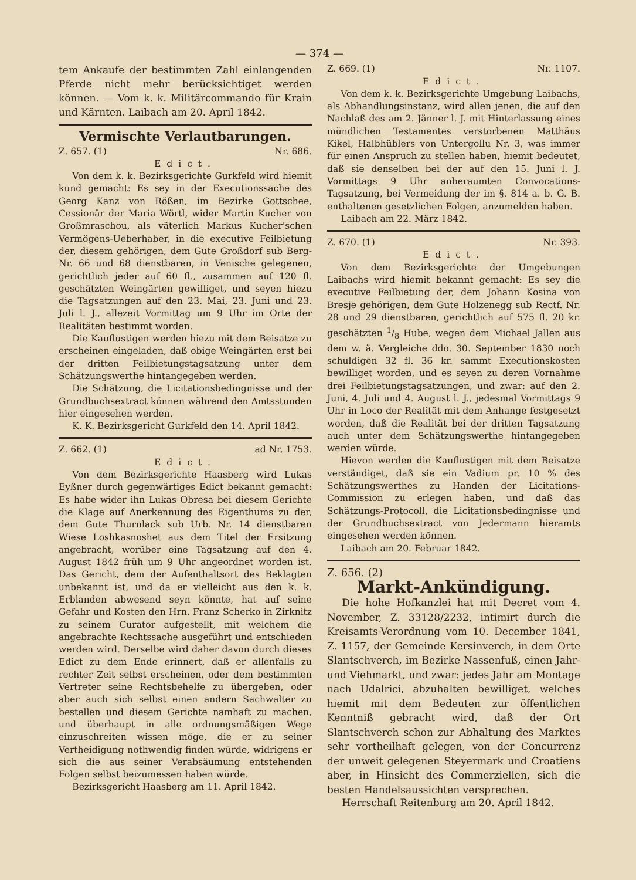— 374 —
tem Ankaufe der bestimmten Zahl einlangenden Pferde nicht mehr berücksichtiget werden können. — Vom k. k. Militärcommando für Krain und Kärnten. Laibach am 20. April 1842.
Vermischte Verlautbarungen.
Z. 657. (1) Nr. 686.
Edict.
Von dem k. k. Bezirksgerichte Gurkfeld wird hiemit kund gemacht: Es sey in der Executionssache des Georg Kanz von Rößen, im Bezirke Gottschee, Cessionär der Maria Wörtl, wider Martin Kucher von Großmraschou, als väterlich Markus Kucher'schen Vermögens-Ueberhaber, in die executive Feilbietung der, diesem gehörigen, dem Gute Großdorf sub Berg-Nr. 66 und 68 dienstbaren, in Venische gelegenen, gerichtlich jeder auf 60 fl., zusammen auf 120 fl. geschätzten Weingärten gewilliget, und seyen hiezu die Tagsatzungen auf den 23. Mai, 23. Juni und 23. Juli l. J., allezeit Vormittag um 9 Uhr im Orte der Realitäten bestimmt worden.
Die Kauflustigen werden hiezu mit dem Beisatze zu erscheinen eingeladen, daß obige Weingärten erst bei der dritten Feilbietungstagsatzung unter dem Schätzungswerthe hintangegeben werden.
Die Schätzung, die Licitationsbedingnisse und der Grundbuchsextract können während den Amtsstunden hier eingesehen werden.
K. K. Bezirksgericht Gurkfeld den 14. April 1842.
Z. 662. (1) ad Nr. 1753.
Edict.
Von dem Bezirksgerichte Haasberg wird Lukas Eyßner durch gegenwärtiges Edict bekannt gemacht: Es habe wider ihn Lukas Obresa bei diesem Gerichte die Klage auf Anerkennung des Eigenthums zu der, dem Gute Thurnlack sub Urb. Nr. 14 dienstbaren Wiese Loshkasnoshet aus dem Titel der Ersitzung angebracht, worüber eine Tagsatzung auf den 4. August 1842 früh um 9 Uhr angeordnet worden ist. Das Gericht, dem der Aufenthaltsort des Beklagten unbekannt ist, und da er vielleicht aus den k. k. Erblanden abwesend seyn könnte, hat auf seine Gefahr und Kosten den Hrn. Franz Scherko in Zirknitz zu seinem Curator aufgestellt, mit welchem die angebrachte Rechtssache ausgeführt und entschieden werden wird. Derselbe wird daher davon durch dieses Edict zu dem Ende erinnert, daß er allenfalls zu rechter Zeit selbst erscheinen, oder dem bestimmten Vertreter seine Rechtsbehelfe zu übergeben, oder aber auch sich selbst einen andern Sachwalter zu bestellen und diesem Gerichte namhaft zu machen, und überhaupt in alle ordnungsmäßigen Wege einzuschreiten wissen möge, die er zu seiner Vertheidigung nothwendig finden würde, widrigens er sich die aus seiner Verabsäumung entstehenden Folgen selbst beizumessen haben würde.
Bezirksgericht Haasberg am 11. April 1842.
Z. 669. (1) Nr. 1107.
Edict.
Von dem k. k. Bezirksgerichte Umgebung Laibachs, als Abhandlungsinstanz, wird allen jenen, die auf den Nachlaß des am 2. Jänner l. J. mit Hinterlassung eines mündlichen Testamentes verstorbenen Matthäus Kikel, Halbhüblers von Untergollu Nr. 3, was immer für einen Anspruch zu stellen haben, hiemit bedeutet, daß sie denselben bei der auf den 15. Juni l. J. Vormittags 9 Uhr anberaumten Convocations-Tagsatzung, bei Vermeidung der im §. 814 a. b. G. B. enthaltenen gesetzlichen Folgen, anzumelden haben.
Laibach am 22. März 1842.
Z. 670. (1) Nr. 393.
Edict.
Von dem Bezirksgerichte der Umgebungen Laibachs wird hiemit bekannt gemacht: Es sey die executive Feilbietung der, dem Johann Kosina von Bresje gehörigen, dem Gute Holzenegg sub Rectf. Nr. 28 und 29 dienstbaren, gerichtlich auf 575 fl. 20 kr. geschätzten 1/8 Hube, wegen dem Michael Jallen aus dem w. ä. Vergleiche ddo. 30. September 1830 noch schuldigen 32 fl. 36 kr. sammt Executionskosten bewilliget worden, und es seyen zu deren Vornahme drei Feilbietungstagsatzungen, und zwar: auf den 2. Juni, 4. Juli und 4. August l. J., jedesmal Vormittags 9 Uhr in Loco der Realität mit dem Anhange festgesetzt worden, daß die Realität bei der dritten Tagsatzung auch unter dem Schätzungswerthe hintangegeben werden würde.
Hievon werden die Kauflustigen mit dem Beisatze verständiget, daß sie ein Vadium pr. 10 % des Schätzungswerthes zu Handen der Licitations-Commission zu erlegen haben, und daß das Schätzungs-Protocoll, die Licitationsbedingnisse und der Grundbuchsextract von Jedermann hieramts eingesehen werden können.
Laibach am 20. Februar 1842.
Z. 656. (2)
Markt-Ankündigung.
Die hohe Hofkanzlei hat mit Decret vom 4. November, Z. 33128/2232, intimirt durch die Kreisamts-Verordnung vom 10. December 1841, Z. 1157, der Gemeinde Kersinverch, in dem Orte Slantschverch, im Bezirke Nassenfuß, einen Jahr- und Viehmarkt, und zwar: jedes Jahr am Montage nach Udalrici, abzuhalten bewilliget, welches hiemit mit dem Bedeuten zur öffentlichen Kenntniß gebracht wird, daß der Ort Slantschverch schon zur Abhaltung des Marktes sehr vortheilhaft gelegen, von der Concurrenz der unweit gelegenen Steyermark und Croatiens aber, in Hinsicht des Commerziellen, sich die besten Handelsaussichten versprechen.
Herrschaft Reitenburg am 20. April 1842.